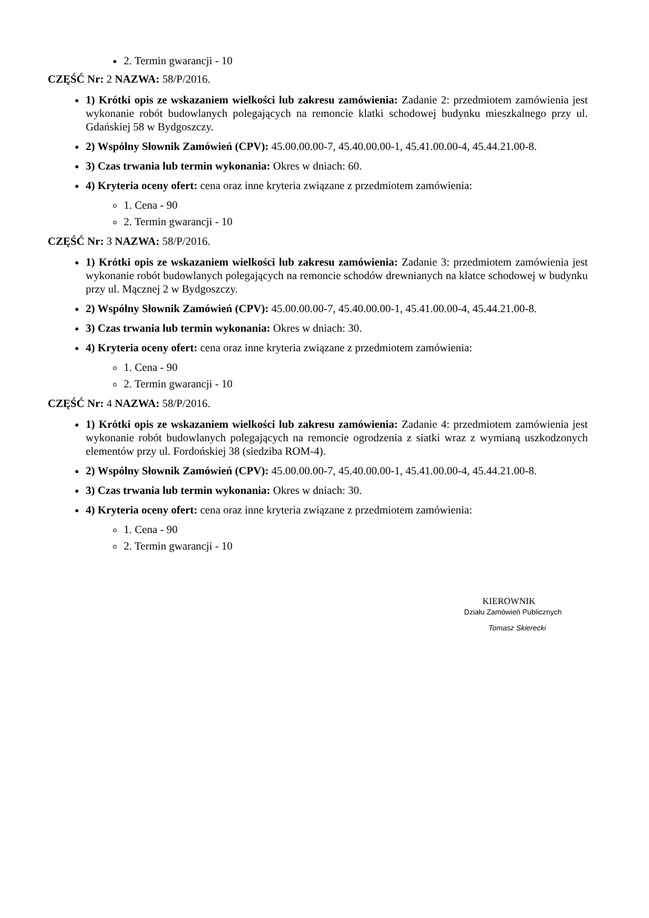2. Termin gwarancji - 10
CZĘŚĆ Nr: 2 NAZWA: 58/P/2016.
1) Krótki opis ze wskazaniem wielkości lub zakresu zamówienia: Zadanie 2: przedmiotem zamówienia jest wykonanie robót budowlanych polegających na remoncie klatki schodowej budynku mieszkalnego przy ul. Gdańskiej 58 w Bydgoszczy.
2) Wspólny Słownik Zamówień (CPV): 45.00.00.00-7, 45.40.00.00-1, 45.41.00.00-4, 45.44.21.00-8.
3) Czas trwania lub termin wykonania: Okres w dniach: 60.
4) Kryteria oceny ofert: cena oraz inne kryteria związane z przedmiotem zamówienia:
1. Cena - 90
2. Termin gwarancji - 10
CZĘŚĆ Nr: 3 NAZWA: 58/P/2016.
1) Krótki opis ze wskazaniem wielkości lub zakresu zamówienia: Zadanie 3: przedmiotem zamówienia jest wykonanie robót budowlanych polegających na remoncie schodów drewnianych na klatce schodowej w budynku przy ul. Mącznej 2 w Bydgoszczy.
2) Wspólny Słownik Zamówień (CPV): 45.00.00.00-7, 45.40.00.00-1, 45.41.00.00-4, 45.44.21.00-8.
3) Czas trwania lub termin wykonania: Okres w dniach: 30.
4) Kryteria oceny ofert: cena oraz inne kryteria związane z przedmiotem zamówienia:
1. Cena - 90
2. Termin gwarancji - 10
CZĘŚĆ Nr: 4 NAZWA: 58/P/2016.
1) Krótki opis ze wskazaniem wielkości lub zakresu zamówienia: Zadanie 4: przedmiotem zamówienia jest wykonanie robót budowlanych polegających na remoncie ogrodzenia z siatki wraz z wymianą uszkodzonych elementów przy ul. Fordońskiej 38 (siedziba ROM-4).
2) Wspólny Słownik Zamówień (CPV): 45.00.00.00-7, 45.40.00.00-1, 45.41.00.00-4, 45.44.21.00-8.
3) Czas trwania lub termin wykonania: Okres w dniach: 30.
4) Kryteria oceny ofert: cena oraz inne kryteria związane z przedmiotem zamówienia:
1. Cena - 90
2. Termin gwarancji - 10
KIEROWNIK
Działu Zamówień Publicznych
Tomasz Skierecki